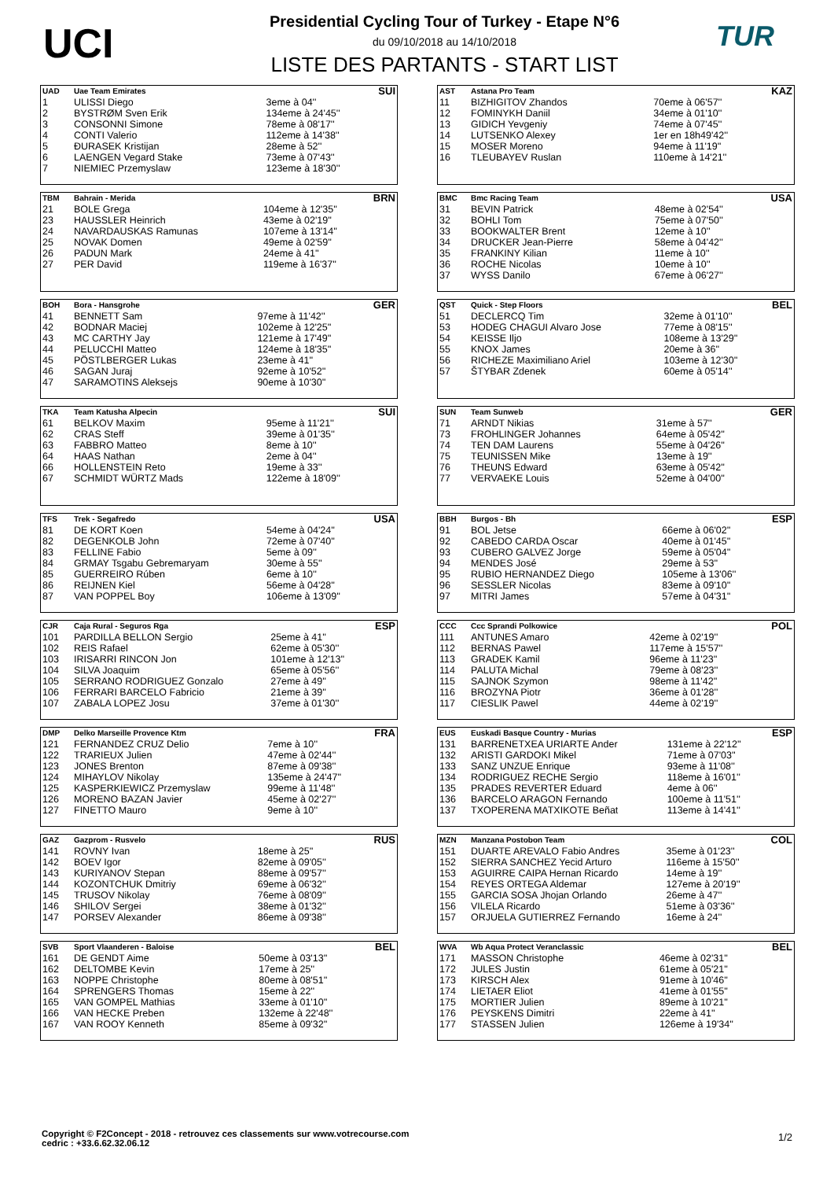UCI
Presidential Cycling Tour of Turkey - Etape N°6
du 09/10/2018 au 14/10/2018
LISTE DES PARTANTS - START LIST
TUR
| UAD | Uae Team Emirates | | SUI |
| --- | --- | --- | --- |
| 1 | ULISSI Diego | 3eme à 04'' | |
| 2 | BYSTRØM Sven Erik | 134eme à 24'45'' | |
| 3 | CONSONNI Simone | 78eme à 08'17'' | |
| 4 | CONTI Valerio | 112eme à 14'38'' | |
| 5 | ĐURASEK Kristijan | 28eme à 52'' | |
| 6 | LAENGEN Vegard Stake | 73eme à 07'43'' | |
| 7 | NIEMIEC Przemyslaw | 123eme à 18'30'' | |
| AST | Astana Pro Team | | KAZ |
| --- | --- | --- | --- |
| 11 | BIZHIGITOV Zhandos | 70eme à 06'57'' | |
| 12 | FOMINYKH Daniil | 34eme à 01'10'' | |
| 13 | GIDICH Yevgeniy | 74eme à 07'45'' | |
| 14 | LUTSENKO Alexey | 1er en 18h49'42'' | |
| 15 | MOSER Moreno | 94eme à 11'19'' | |
| 16 | TLEUBAYEV Ruslan | 110eme à 14'21'' | |
| TBM | Bahrain - Merida | | BRN |
| --- | --- | --- | --- |
| 21 | BOLE Grega | 104eme à 12'35'' | |
| 23 | HAUSSLER Heinrich | 43eme à 02'19'' | |
| 24 | NAVARDAUSKAS Ramunas | 107eme à 13'14'' | |
| 25 | NOVAK Domen | 49eme à 02'59'' | |
| 26 | PADUN Mark | 24eme à 41'' | |
| 27 | PER David | 119eme à 16'37'' | |
| BMC | Bmc Racing Team | | USA |
| --- | --- | --- | --- |
| 31 | BEVIN Patrick | 48eme à 02'54'' | |
| 32 | BOHLI Tom | 75eme à 07'50'' | |
| 33 | BOOKWALTER Brent | 12eme à 10'' | |
| 34 | DRUCKER Jean-Pierre | 58eme à 04'42'' | |
| 35 | FRANKINY Kilian | 11eme à 10'' | |
| 36 | ROCHE Nicolas | 10eme à 10'' | |
| 37 | WYSS Danilo | 67eme à 06'27'' | |
| BOH | Bora - Hansgrohe | | GER |
| --- | --- | --- | --- |
| 41 | BENNETT Sam | 97eme à 11'42'' | |
| 42 | BODNAR Maciej | 102eme à 12'25'' | |
| 43 | MC CARTHY Jay | 121eme à 17'49'' | |
| 44 | PELUCCHI Matteo | 124eme à 18'35'' | |
| 45 | PÖSTLBERGER Lukas | 23eme à 41'' | |
| 46 | SAGAN Juraj | 92eme à 10'52'' | |
| 47 | SARAMOTINS Aleksejs | 90eme à 10'30'' | |
| QST | Quick - Step Floors | | BEL |
| --- | --- | --- | --- |
| 51 | DECLERCQ Tim | 32eme à 01'10'' | |
| 53 | HODEG CHAGUI Alvaro Jose | 77eme à 08'15'' | |
| 54 | KEISSE Iljo | 108eme à 13'29'' | |
| 55 | KNOX James | 20eme à 36'' | |
| 56 | RICHEZE Maximiliano Ariel | 103eme à 12'30'' | |
| 57 | ŠTYBAR Zdenek | 60eme à 05'14'' | |
| TKA | Team Katusha Alpecin | | SUI |
| --- | --- | --- | --- |
| 61 | BELKOV Maxim | 95eme à 11'21'' | |
| 62 | CRAS Steff | 39eme à 01'35'' | |
| 63 | FABBRO Matteo | 8eme à 10'' | |
| 64 | HAAS Nathan | 2eme à 04'' | |
| 66 | HOLLENSTEIN Reto | 19eme à 33'' | |
| 67 | SCHMIDT WÜRTZ Mads | 122eme à 18'09'' | |
| SUN | Team Sunweb | | GER |
| --- | --- | --- | --- |
| 71 | ARNDT Nikias | 31eme à 57'' | |
| 73 | FROHLINGER Johannes | 64eme à 05'42'' | |
| 74 | TEN DAM Laurens | 55eme à 04'26'' | |
| 75 | TEUNISSEN Mike | 13eme à 19'' | |
| 76 | THEUNS Edward | 63eme à 05'42'' | |
| 77 | VERVAEKE Louis | 52eme à 04'00'' | |
| TFS | Trek - Segafredo | | USA |
| --- | --- | --- | --- |
| 81 | DE KORT Koen | 54eme à 04'24'' | |
| 82 | DEGENKOLB John | 72eme à 07'40'' | |
| 83 | FELLINE Fabio | 5eme à 09'' | |
| 84 | GRMAY Tsgabu Gebremaryam | 30eme à 55'' | |
| 85 | GUERREIRO Rúben | 6eme à 10'' | |
| 86 | REIJNEN Kiel | 56eme à 04'28'' | |
| 87 | VAN POPPEL Boy | 106eme à 13'09'' | |
| BBH | Burgos - Bh | | ESP |
| --- | --- | --- | --- |
| 91 | BOL Jetse | 66eme à 06'02'' | |
| 92 | CABEDO CARDA Oscar | 40eme à 01'45'' | |
| 93 | CUBERO GALVEZ Jorge | 59eme à 05'04'' | |
| 94 | MENDES José | 29eme à 53'' | |
| 95 | RUBIO HERNANDEZ Diego | 105eme à 13'06'' | |
| 96 | SESSLER Nicolas | 83eme à 09'10'' | |
| 97 | MITRI James | 57eme à 04'31'' | |
| CJR | Caja Rural - Seguros Rga | | ESP |
| --- | --- | --- | --- |
| 101 | PARDILLA BELLON Sergio | 25eme à 41'' | |
| 102 | REIS Rafael | 62eme à 05'30'' | |
| 103 | IRISARRI RINCON Jon | 101eme à 12'13'' | |
| 104 | SILVA Joaquim | 65eme à 05'56'' | |
| 105 | SERRANO RODRIGUEZ Gonzalo | 27eme à 49'' | |
| 106 | FERRARI BARCELO Fabricio | 21eme à 39'' | |
| 107 | ZABALA LOPEZ Josu | 37eme à 01'30'' | |
| CCC | Ccc Sprandi Polkowice | | POL |
| --- | --- | --- | --- |
| 111 | ANTUNES Amaro | 42eme à 02'19'' | |
| 112 | BERNAS Pawel | 117eme à 15'57'' | |
| 113 | GRADEK Kamil | 96eme à 11'23'' | |
| 114 | PALUTA Michal | 79eme à 08'23'' | |
| 115 | SAJNOK Szymon | 98eme à 11'42'' | |
| 116 | BROZYNA Piotr | 36eme à 01'28'' | |
| 117 | CIESLIK Pawel | 44eme à 02'19'' | |
| DMP | Delko Marseille Provence Ktm | | FRA |
| --- | --- | --- | --- |
| 121 | FERNANDEZ CRUZ Delio | 7eme à 10'' | |
| 122 | TRARIEUX Julien | 47eme à 02'44'' | |
| 123 | JONES Brenton | 87eme à 09'38'' | |
| 124 | MIHAYLOV Nikolay | 135eme à 24'47'' | |
| 125 | KASPERKIEWICZ Przemyslaw | 99eme à 11'48'' | |
| 126 | MORENO BAZAN Javier | 45eme à 02'27'' | |
| 127 | FINETTO Mauro | 9eme à 10'' | |
| EUS | Euskadi Basque Country - Murias | | ESP |
| --- | --- | --- | --- |
| 131 | BARRENETXEA URIARTE Ander | 131eme à 22'12'' | |
| 132 | ARISTI GARDOKI Mikel | 71eme à 07'03'' | |
| 133 | SANZ UNZUE Enrique | 93eme à 11'08'' | |
| 134 | RODRIGUEZ RECHE Sergio | 118eme à 16'01'' | |
| 135 | PRADES REVERTER Eduard | 4eme à 06'' | |
| 136 | BARCELO ARAGON Fernando | 100eme à 11'51'' | |
| 137 | TXOPERENA MATXIKOTE Beñat | 113eme à 14'41'' | |
| GAZ | Gazprom - Rusvelo | | RUS |
| --- | --- | --- | --- |
| 141 | ROVNY Ivan | 18eme à 25'' | |
| 142 | BOEV Igor | 82eme à 09'05'' | |
| 143 | KURIYANOV Stepan | 88eme à 09'57'' | |
| 144 | KOZONTCHUK Dmitriy | 69eme à 06'32'' | |
| 145 | TRUSOV Nikolay | 76eme à 08'09'' | |
| 146 | SHILOV Sergei | 38eme à 01'32'' | |
| 147 | PORSEV Alexander | 86eme à 09'38'' | |
| MZN | Manzana Postobon Team | | COL |
| --- | --- | --- | --- |
| 151 | DUARTE AREVALO Fabio Andres | 35eme à 01'23'' | |
| 152 | SIERRA SANCHEZ Yecid Arturo | 116eme à 15'50'' | |
| 153 | AGUIRRE CAIPA Hernan Ricardo | 14eme à 19'' | |
| 154 | REYES ORTEGA Aldemar | 127eme à 20'19'' | |
| 155 | GARCIA SOSA Jhojan Orlando | 26eme à 47'' | |
| 156 | VILELA Ricardo | 51eme à 03'36'' | |
| 157 | ORJUELA GUTIERREZ Fernando | 16eme à 24'' | |
| SVB | Sport Vlaanderen - Baloise | | BEL |
| --- | --- | --- | --- |
| 161 | DE GENDT Aime | 50eme à 03'13'' | |
| 162 | DELTOMBE Kevin | 17eme à 25'' | |
| 163 | NOPPE Christophe | 80eme à 08'51'' | |
| 164 | SPRENGERS Thomas | 15eme à 22'' | |
| 165 | VAN GOMPEL Mathias | 33eme à 01'10'' | |
| 166 | VAN HECKE Preben | 132eme à 22'48'' | |
| 167 | VAN ROOY Kenneth | 85eme à 09'32'' | |
| WVA | Wb Aqua Protect Veranclassic | | BEL |
| --- | --- | --- | --- |
| 171 | MASSON Christophe | 46eme à 02'31'' | |
| 172 | JULES Justin | 61eme à 05'21'' | |
| 173 | KIRSCH Alex | 91eme à 10'46'' | |
| 174 | LIETAER Eliot | 41eme à 01'55'' | |
| 175 | MORTIER Julien | 89eme à 10'21'' | |
| 176 | PEYSKENS Dimitri | 22eme à 41'' | |
| 177 | STASSEN Julien | 126eme à 19'34'' | |
Copyright © F2Concept - 2018 - retrouvez ces classements sur www.votrecourse.com
cedric : +33.6.62.32.06.12
1/2